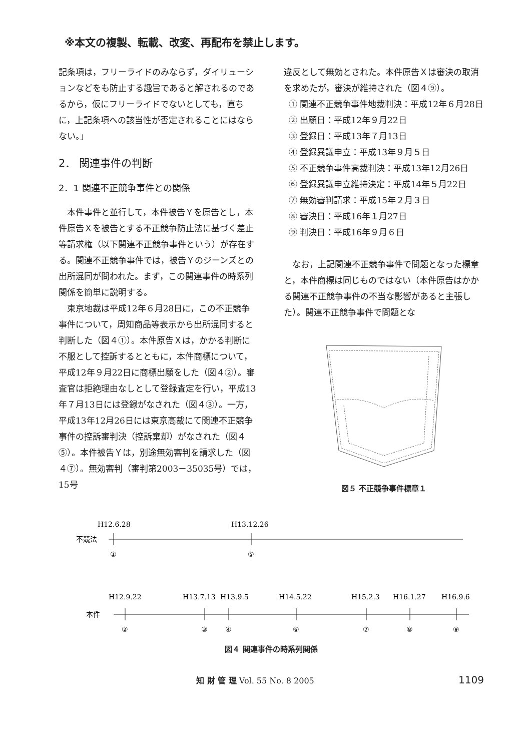※本文の複製、転載、改変、再配布を禁止します。
記条項は，フリーライドのみならず，ダイリューションなどをも防止する趣旨であると解されるのであるから，仮にフリーライドでないとしても，直ちに，上記条項への該当性が否定されることにはならない。」
2． 関連事件の判断
2．1 関連不正競争事件との関係
本件事件と並行して，本件被告Ｙを原告とし，本件原告Ｘを被告とする不正競争防止法に基づく差止等請求権（以下関連不正競争事件という）が存在する。関連不正競争事件では，被告Ｙのジーンズとの出所混同が問われた。まず，この関連事件の時系列関係を簡単に説明する。
東京地裁は平成12年６月28日に，この不正競争事件について，周知商品等表示から出所混同すると判断した（図４①）。本件原告Ｘは，かかる判断に不服として控訴するとともに，本件商標について，平成12年９月22日に商標出願をした（図４②）。審査官は拒絶理由なしとして登録査定を行い，平成13年７月13日には登録がなされた（図４③）。一方，平成13年12月26日には東京高裁にて関連不正競争事件の控訴審判決（控訴棄却）がなされた（図４⑤）。本件被告Ｙは，別途無効審判を請求した（図４⑦）。無効審判（審判第2003－35035号）では，15号
違反として無効とされた。本件原告Ｘは審決の取消を求めたが，審決が維持された（図４⑨）。
① 関連不正競争事件地裁判決：平成12年６月28日
② 出願日：平成12年９月22日
③ 登録日：平成13年７月13日
④ 登録異議申立：平成13年９月５日
⑤ 不正競争事件高裁判決：平成13年12月26日
⑥ 登録異議申立維持決定：平成14年５月22日
⑦ 無効審判請求：平成15年２月３日
⑧ 審決日：平成16年１月27日
⑨ 判決日：平成16年９月６日
なお，上記関連不正競争事件で問題となった標章と，本件商標は同じものではない（本件原告はかかる関連不正競争事件の不当な影響があると主張した）。関連不正競争事件で問題とな
図５ 不正競争事件標章１
H12.6.28
H13.12.26
不競法
①
⑤
H12.9.22
H13.7.13
H13.9.5
H14.5.22
H15.2.3
H16.1.27
H16.9.6
本件
②
③
④
⑥
⑦
⑧
⑨
図４ 関連事件の時系列関係
知 財 管 理 Vol. 55 No. 8 2005 1109